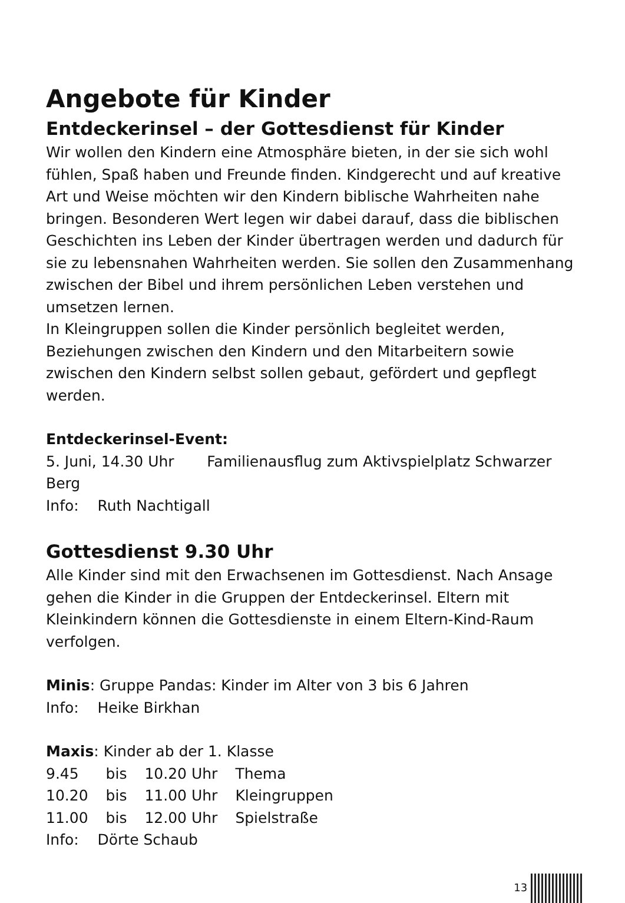Angebote für Kinder
Entdeckerinsel – der Gottesdienst für Kinder
Wir wollen den Kindern eine Atmosphäre bieten, in der sie sich wohl fühlen, Spaß haben und Freunde finden. Kindgerecht und auf kreative Art und Weise möchten wir den Kindern biblische Wahrheiten nahe bringen. Besonderen Wert legen wir dabei darauf, dass die biblischen Geschichten ins Leben der Kinder übertragen werden und dadurch für sie zu lebensnahen Wahrheiten werden. Sie sollen den Zusammenhang zwischen der Bibel und ihrem persönlichen Leben verstehen und umsetzen lernen.
In Kleingruppen sollen die Kinder persönlich begleitet werden, Beziehungen zwischen den Kindern und den Mitarbeitern sowie zwischen den Kindern selbst sollen gebaut, gefördert und gepflegt werden.
Entdeckerinsel-Event:
5. Juni, 14.30 Uhr Familienausflug zum Aktivspielplatz Schwarzer Berg
Info: Ruth Nachtigall
Gottesdienst 9.30 Uhr
Alle Kinder sind mit den Erwachsenen im Gottesdienst. Nach Ansage gehen die Kinder in die Gruppen der Entdeckerinsel. Eltern mit Kleinkindern können die Gottesdienste in einem Eltern-Kind-Raum verfolgen.
Minis: Gruppe Pandas: Kinder im Alter von 3 bis 6 Jahren
Info: Heike Birkhan
Maxis: Kinder ab der 1. Klasse
| 9.45 | bis | 10.20 Uhr | Thema |
| 10.20 | bis | 11.00 Uhr | Kleingruppen |
| 11.00 | bis | 12.00 Uhr | Spielstraße |
Info: Dörte Schaub
13